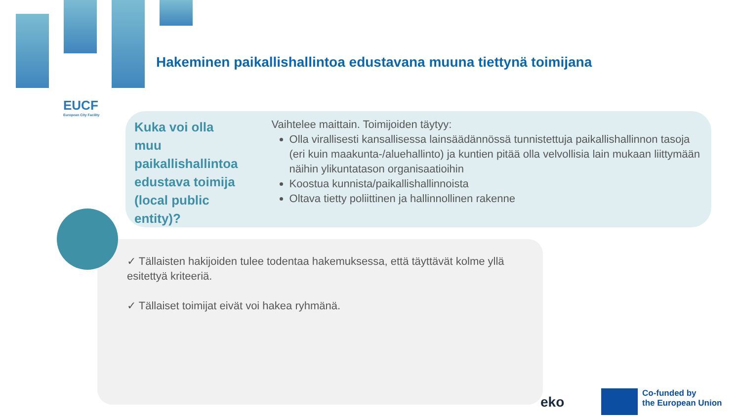EUCF
European City Facility
Hakeminen paikallishallintoa edustavana muuna tiettynä toimijana
Kuka voi olla muu paikallishallintoa edustava toimija (local public entity)?
Vaihtelee maittain. Toimijoiden täytyy:
Olla virallisesti kansallisessa lainsäädännössä tunnistettuja paikallishallinnon tasoja (eri kuin maakunta-/aluehallinto) ja kuntien pitää olla velvollisia lain mukaan liittymään näihin ylikuntatason organisaatioihin
Koostua kunnista/paikallishallinnoista
Oltava tietty poliittinen ja hallinnollinen rakenne
✓ Tällaisten hakijoiden tulee todentaa hakemuksessa, että täyttävät kolme yllä esitettyä kriteeriä.
✓ Tällaiset toimijat eivät voi hakea ryhmänä.
eko
Co-funded by
the European Union